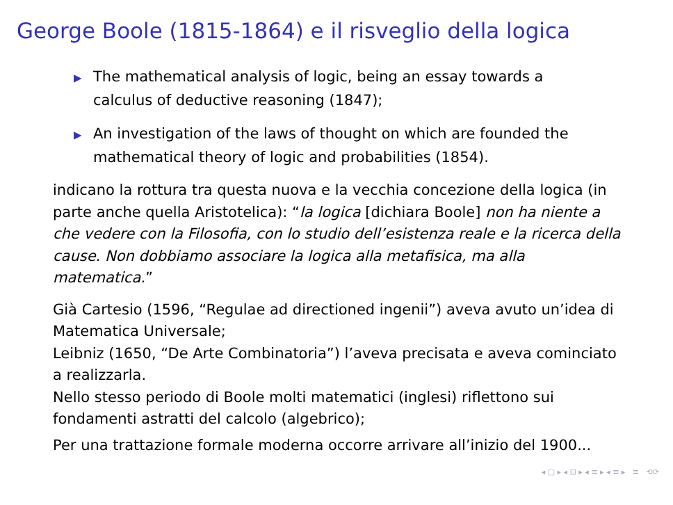George Boole (1815-1864) e il risveglio della logica
▶ The mathematical analysis of logic, being an essay towards a calculus of deductive reasoning (1847);
▶ An investigation of the laws of thought on which are founded the mathematical theory of logic and probabilities (1854).
indicano la rottura tra questa nuova e la vecchia concezione della logica (in parte anche quella Aristotelica): “la logica [dichiara Boole] non ha niente a che vedere con la Filosofia, con lo studio dell’esistenza reale e la ricerca della cause. Non dobbiamo associare la logica alla metafisica, ma alla matematica.”
Già Cartesio (1596, “Regulae ad directioned ingenii”) aveva avuto un’idea di Matematica Universale;
Leibniz (1650, “De Arte Combinatoria”) l’aveva precisata e aveva cominciato a realizzarla.
Nello stesso periodo di Boole molti matematici (inglesi) riflettono sui fondamenti astratti del calcolo (algebrico);
Per una trattazione formale moderna occorre arrivare all’inizio del 1900...
◂ □ ▸ ◂ ⊡ ▸ ◂ ≡ ▸ ◂ ≡ ▸ ≡ ⟲⟳